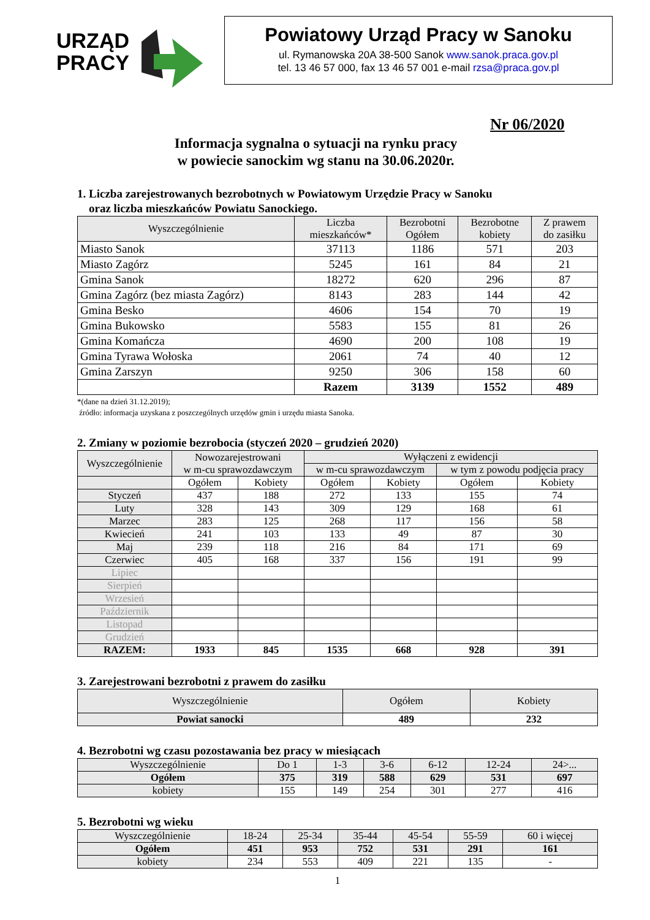URZĄD
PRACY
Powiatowy Urząd Pracy w Sanoku
ul. Rymanowska 20A 38-500 Sanok www.sanok.praca.gov.pl
tel. 13 46 57 000, fax 13 46 57 001 e-mail rzsa@praca.gov.pl
Nr 06/2020
Informacja sygnalna o sytuacji na rynku pracy
w powiecie sanockim wg stanu na 30.06.2020r.
1. Liczba zarejestrowanych bezrobotnych w Powiatowym Urzędzie Pracy w Sanoku
oraz liczba mieszkańców Powiatu Sanockiego.
| Wyszczególnienie | Liczba mieszkańców* | Bezrobotni Ogółem | Bezrobotne kobiety | Z prawem do zasiłku |
| --- | --- | --- | --- | --- |
| Miasto Sanok | 37113 | 1186 | 571 | 203 |
| Miasto Zagórz | 5245 | 161 | 84 | 21 |
| Gmina Sanok | 18272 | 620 | 296 | 87 |
| Gmina Zagórz (bez miasta Zagórz) | 8143 | 283 | 144 | 42 |
| Gmina Besko | 4606 | 154 | 70 | 19 |
| Gmina Bukowsko | 5583 | 155 | 81 | 26 |
| Gmina Komańcza | 4690 | 200 | 108 | 19 |
| Gmina Tyrawa Wołoska | 2061 | 74 | 40 | 12 |
| Gmina Zarszyn | 9250 | 306 | 158 | 60 |
| | Razem | 3139 | 1552 | 489 |
*(dane na dzień 31.12.2019);
źródło: informacja uzyskana z poszczególnych urzędów gmin i urzędu miasta Sanoka.
2. Zmiany w poziomie bezrobocia (styczeń 2020 – grudzień 2020)
| Wyszczególnienie | Nowozarejestrowani w m-cu sprawozdawczym | | Wyłączeni z ewidencji | | | |
| --- | --- | --- | --- | --- | --- | --- |
| | | | w m-cu sprawozdawczym | | w tym z powodu podjęcia pracy | |
| | Ogółem | Kobiety | Ogółem | Kobiety | Ogółem | Kobiety |
| Styczeń | 437 | 188 | 272 | 133 | 155 | 74 |
| Luty | 328 | 143 | 309 | 129 | 168 | 61 |
| Marzec | 283 | 125 | 268 | 117 | 156 | 58 |
| Kwiecień | 241 | 103 | 133 | 49 | 87 | 30 |
| Maj | 239 | 118 | 216 | 84 | 171 | 69 |
| Czerwiec | 405 | 168 | 337 | 156 | 191 | 99 |
| Lipiec | | | | | | |
| Sierpień | | | | | | |
| Wrzesień | | | | | | |
| Październik | | | | | | |
| Listopad | | | | | | |
| Grudzień | | | | | | |
| RAZEM: | 1933 | 845 | 1535 | 668 | 928 | 391 |
3. Zarejestrowani bezrobotni z prawem do zasiłku
| Wyszczególnienie | Ogółem | Kobiety |
| --- | --- | --- |
| Powiat sanocki | 489 | 232 |
4. Bezrobotni wg czasu pozostawania bez pracy w miesiącach
| Wyszczególnienie | Do 1 | 1-3 | 3-6 | 6-12 | 12-24 | 24>... |
| --- | --- | --- | --- | --- | --- | --- |
| Ogółem | 375 | 319 | 588 | 629 | 531 | 697 |
| kobiety | 155 | 149 | 254 | 301 | 277 | 416 |
5. Bezrobotni wg wieku
| Wyszczególnienie | 18-24 | 25-34 | 35-44 | 45-54 | 55-59 | 60 i więcej |
| --- | --- | --- | --- | --- | --- | --- |
| Ogółem | 451 | 953 | 752 | 531 | 291 | 161 |
| kobiety | 234 | 553 | 409 | 221 | 135 | - |
1